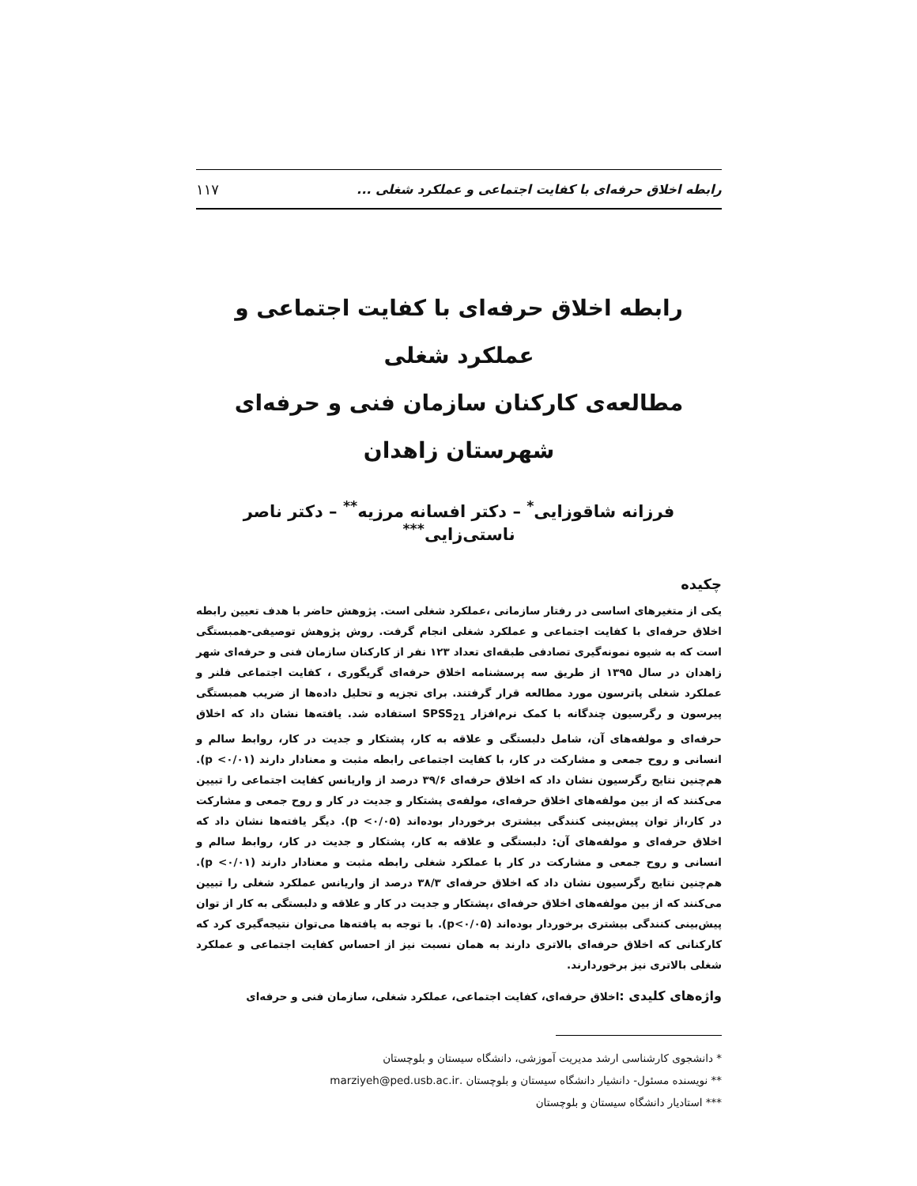رابطه اخلاق حرفه‌ای با کفایت اجتماعی و عملکرد شغلی ... ۱۱۷
رابطه اخلاق حرفه‌ای با کفایت اجتماعی و عملکرد شغلی
مطالعه‌ی کارکنان سازمان فنی و حرفه‌ای
شهرستان زاهدان
فرزانه شاقوزایی<sup>*</sup> – دکتر افسانه مرزیه<sup>**</sup> – دکتر ناصر ناستی‌زایی<sup>***</sup>
چکیده
یکی از متغیرهای اساسی در رفتار سازمانی ،عملکرد شغلی است. پژوهش حاضر با هدف تعیین رابطه اخلاق حرفه‌ای با کفایت اجتماعی و عملکرد شغلی انجام گرفت. روش پژوهش توصیفی-همبستگی است که به شیوه نمونه‌گیری تصادفی طبقه‌ای تعداد ۱۲۳ نفر از کارکنان سازمان فنی و حرفه‌ای شهر زاهدان در سال ۱۳۹۵ از طریق سه پرسشنامه اخلاق حرفه‌ای گریگوری ، کفایت اجتماعی فلنر و عملکرد شغلی پاترسون مورد مطالعه قرار گرفتند. برای تجزیه و تحلیل داده‌ها از ضریب همبستگی پیرسون و رگرسیون چندگانه با کمک نرم‌افزار SPSS<sub>21</sub> استفاده شد. یافته‌ها نشان داد که اخلاق حرفه‌ای و مولفه‌های آن، شامل دلبستگی و علاقه به کار، پشتکار و جدیت در کار، روابط سالم و انسانی و روح جمعی و مشارکت در کار، با کفایت اجتماعی رابطه مثبت و معنادار دارند (p <۰/۰۱). هم‌چنین نتایج رگرسیون نشان داد که اخلاق حرفه‌ای ۳۹/۶ درصد از واریانس کفایت اجتماعی را تبیین می‌کنند که از بین مولفه‌های اخلاق حرفه‌ای، مولفه‌ی پشتکار و جدیت در کار و روح جمعی و مشارکت در کار،از توان پیش‌بینی کنندگی بیشتری برخوردار بوده‌اند (p <۰/۰۵). دیگر یافته‌ها نشان داد که اخلاق حرفه‌ای و مولفه‌های آن: دلبستگی و علاقه به کار، پشتکار و جدیت در کار، روابط سالم و انسانی و روح جمعی و مشارکت در کار با عملکرد شغلی رابطه مثبت و معنادار دارند (p <۰/۰۱). هم‌چنین نتایج رگرسیون نشان داد که اخلاق حرفه‌ای ۳۸/۳ درصد از واریانس عملکرد شغلی را تبیین می‌کنند که از بین مولفه‌های اخلاق حرفه‌ای ،پشتکار و جدیت در کار و علاقه و دلبستگی به کار از توان پیش‌بینی کنندگی بیشتری برخوردار بوده‌اند (p<۰/۰۵). با توجه به یافته‌ها می‌توان نتیجه‌گیری کرد که کارکنانی که اخلاق حرفه‌ای بالاتری دارند به همان نسبت نیز از احساس کفایت اجتماعی و عملکرد شغلی بالاتری نیز برخوردارند.
واژه‌های کلیدی : اخلاق حرفه‌ای، کفایت اجتماعی، عملکرد شغلی، سازمان فنی و حرفه‌ای
* دانشجوی کارشناسی ارشد مدیریت آموزشی، دانشگاه سیستان و بلوچستان
** نویسنده مسئول- دانشیار دانشگاه سیستان و بلوچستان .marziyeh@ped.usb.ac.ir
*** استادیار دانشگاه سیستان و بلوچستان